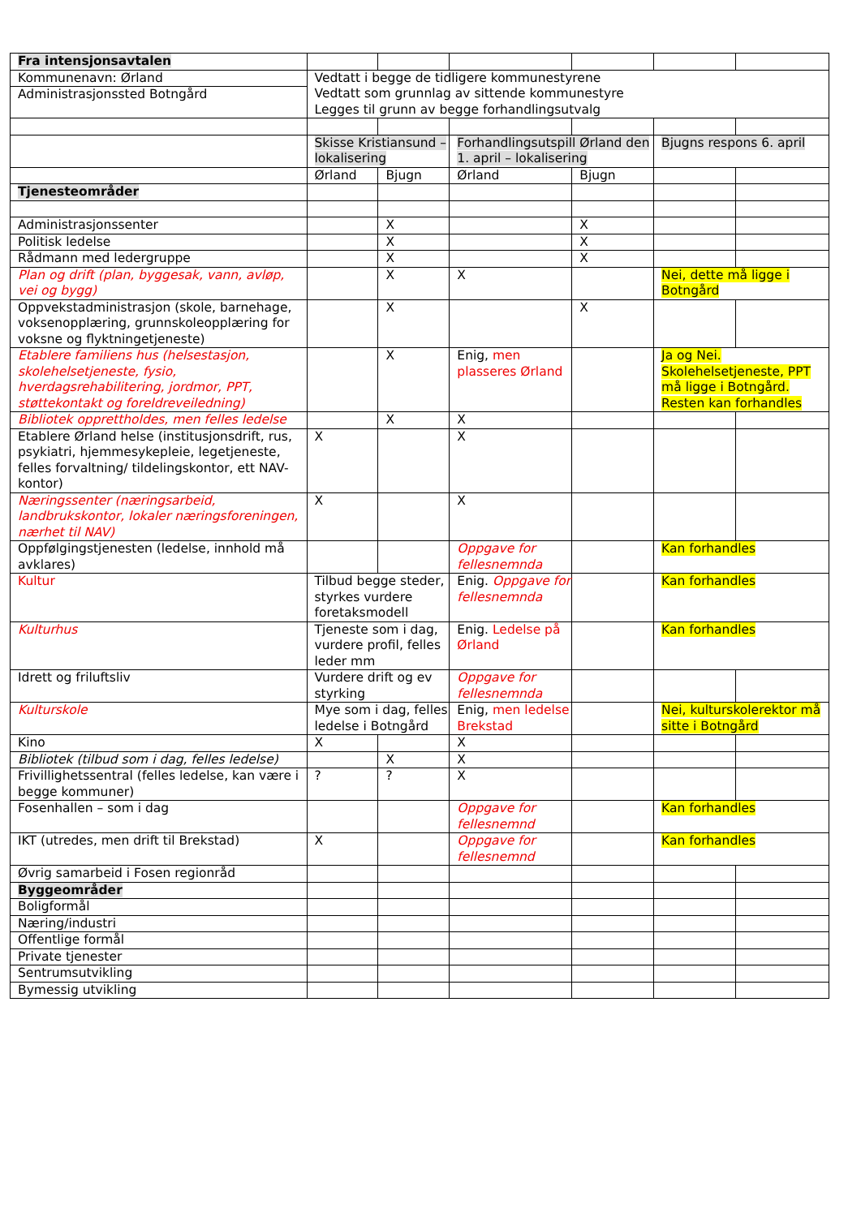| Fra intensjonsavtalen | | | | | | |
| Kommunenavn: Ørland | Vedtatt i begge de tidligere kommunestyrene Vedtatt som grunnlag av sittende kommunestyre Legges til grunn av begge forhandlingsutvalg | | | | | |
| Administrasjonssted Botngård | | | | | | |
| | Skisse Kristiansund – lokalisering | | Forhandlingsutspill Ørland den 1. april – lokalisering | | Bjugns respons 6. april | |
| | Ørland | Bjugn | Ørland | Bjugn | | |
| Tjenesteområder | | | | | | |
| Administrasjonssenter | | X | | X | | |
| Politisk ledelse | | X | | X | | |
| Rådmann med ledergruppe | | X | | X | | |
| Plan og drift (plan, byggesak, vann, avløp, vei og bygg) | | X | X | | Nei, dette må ligge i Botngård | |
| Oppvekstadministrasjon (skole, barnehage, voksenopplæring, grunnskoleopplæring for voksne og flyktningetjeneste) | | X | | X | | |
| Etablere familiens hus (helsestasjon, skolehelsetjeneste, fysio, hverdagsrehabilitering, jordmor, PPT, støttekontakt og foreldreveiledning) | | X | Enig, men plasseres Ørland | | Ja og Nei. Skolehelsetjeneste, PPT må ligge i Botngård. Resten kan forhandles | |
| Bibliotek opprettholdes, men felles ledelse | | X | X | | | |
| Etablere Ørland helse (institusjonsdrift, rus, psykiatri, hjemmesykepleie, legetjeneste, felles forvaltning/ tildelingskontor, ett NAV-kontor) | X | | X | | | |
| Næringssenter (næringsarbeid, landbrukskontor, lokaler næringsforeningen, nærhet til NAV) | X | | X | | | |
| Oppfølgingstjenesten (ledelse, innhold må avklares) | | | Oppgave for fellesnemnda | | Kan forhandles | |
| Kultur | Tilbud begge steder, styrkes vurdere foretaksmodell | | Enig. Oppgave for fellesnemnda | | Kan forhandles | |
| Kulturhus | Tjeneste som i dag, vurdere profil, felles leder mm | | Enig. Ledelse på Ørland | | Kan forhandles | |
| Idrett og friluftsliv | Vurdere drift og ev styrking | | Oppgave for fellesnemnda | | | |
| Kulturskole | Mye som i dag, felles ledelse i Botngård | | Enig, men ledelse Brekstad | | Nei, kulturskolerektor må sitte i Botngård | |
| Kino | X | | X | | | |
| Bibliotek (tilbud som i dag, felles ledelse) | | X | X | | | |
| Frivillighetssentral (felles ledelse, kan være i begge kommuner) | ? | ? | X | | | |
| Fosenhallen – som i dag | | | Oppgave for fellesnemnd | | Kan forhandles | |
| IKT (utredes, men drift til Brekstad) | X | | Oppgave for fellesnemnd | | Kan forhandles | |
| Øvrig samarbeid i Fosen regionråd | | | | | | |
| Byggeområder | | | | | | |
| Boligformål | | | | | | |
| Næring/industri | | | | | | |
| Offentlige formål | | | | | | |
| Private tjenester | | | | | | |
| Sentrumsutvikling | | | | | | |
| Bymessig utvikling | | | | | | |